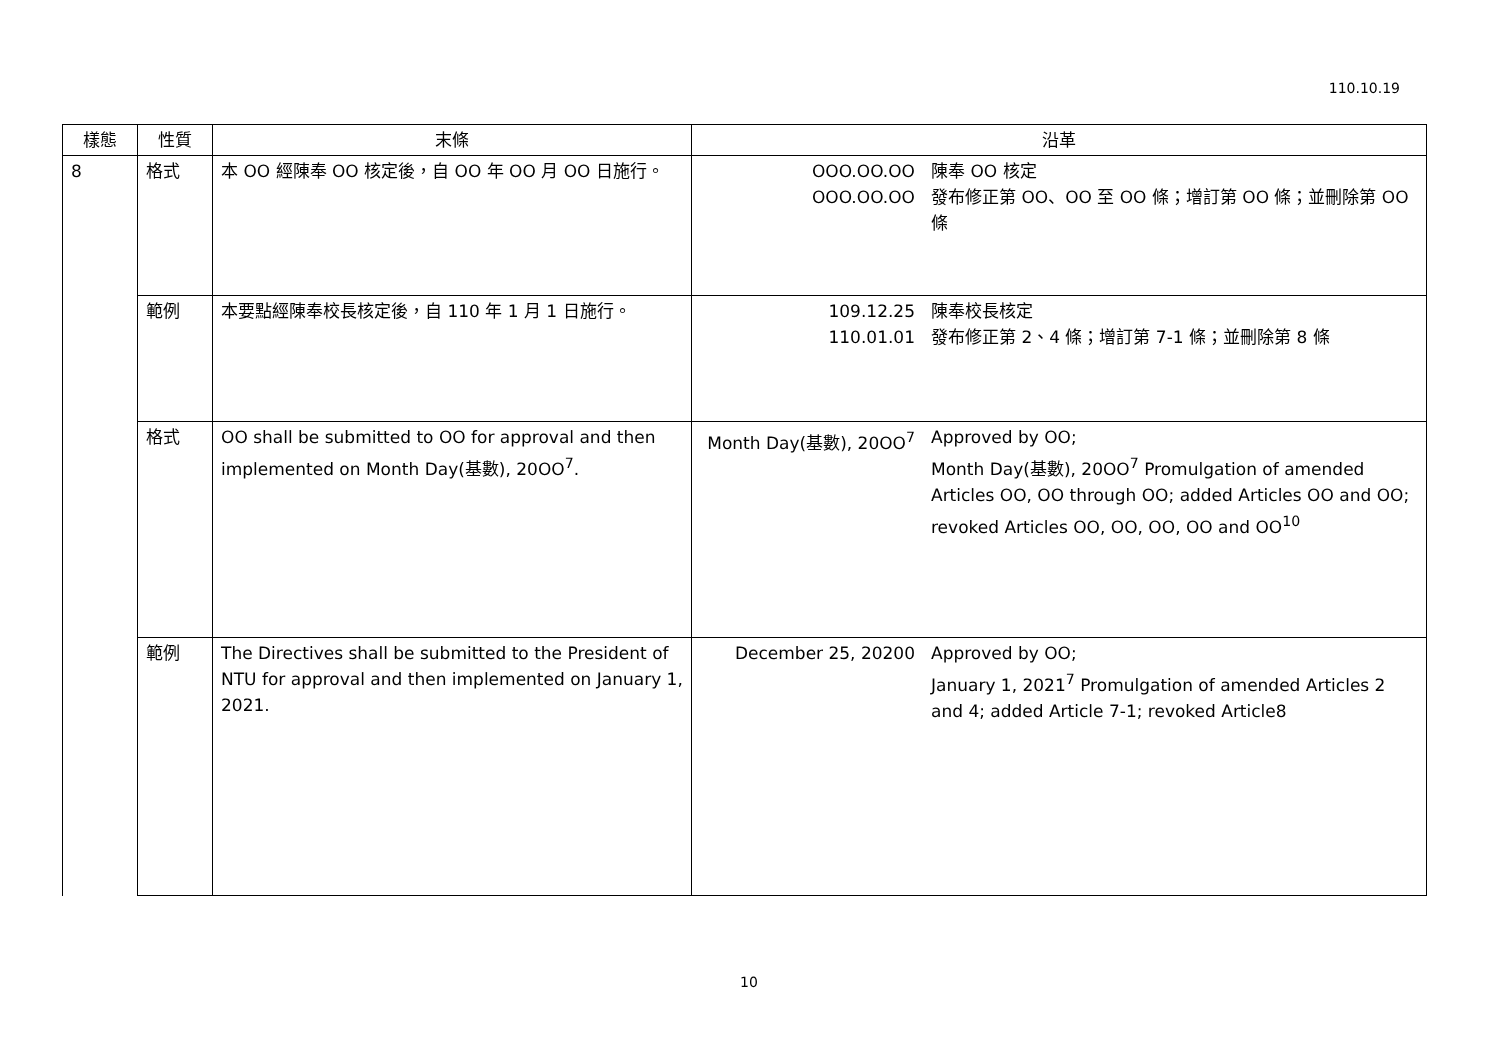110.10.19
| 樣態 | 性質 | 末條 | 沿革 | |
| --- | --- | --- | --- | --- |
| 8 | 格式 | 本 OO 經陳奉 OO 核定後，自 OO 年 OO 月 OO 日施行。 | OOO.OO.OO OOO.OO.OO | 陳奉 OO 核定 發布修正第 OO、OO 至 OO 條；增訂第 OO 條；並刪除第 OO 條 |
| | 範例 | 本要點經陳奉校長核定後，自 110 年 1 月 1 日施行。 | 109.12.25 110.01.01 | 陳奉校長核定 發布修正第 2、4 條；增訂第 7-1 條；並刪除第 8 條 |
| | 格式 | OO shall be submitted to OO for approval and then implemented on Month Day(基數), 20OO<sup>7</sup>. | Month Day(基數), 20OO<sup>7</sup> | Approved by OO; Month Day(基數), 20OO<sup>7</sup> Promulgation of amended Articles OO, OO through OO; added Articles OO and OO; revoked Articles OO, OO, OO, OO and OO<sup>10</sup> |
| | 範例 | The Directives shall be submitted to the President of NTU for approval and then implemented on January 1, 2021. | December 25, 20200 | Approved by OO; January 1, 2021<sup>7</sup> Promulgation of amended Articles 2 and 4; added Article 7-1; revoked Article8 |
10